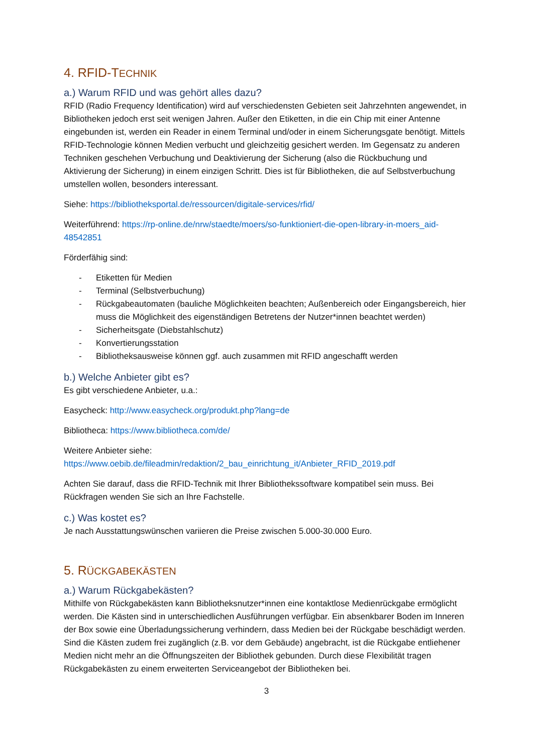4. RFID-TECHNIK
a.) Warum RFID und was gehört alles dazu?
RFID (Radio Frequency Identification) wird auf verschiedensten Gebieten seit Jahrzehnten angewendet, in Bibliotheken jedoch erst seit wenigen Jahren. Außer den Etiketten, in die ein Chip mit einer Antenne eingebunden ist, werden ein Reader in einem Terminal und/oder in einem Sicherungsgate benötigt. Mittels RFID-Technologie können Medien verbucht und gleichzeitig gesichert werden. Im Gegensatz zu anderen Techniken geschehen Verbuchung und Deaktivierung der Sicherung (also die Rückbuchung und Aktivierung der Sicherung) in einem einzigen Schritt. Dies ist für Bibliotheken, die auf Selbstverbuchung umstellen wollen, besonders interessant.
Siehe: https://bibliotheksportal.de/ressourcen/digitale-services/rfid/
Weiterführend: https://rp-online.de/nrw/staedte/moers/so-funktioniert-die-open-library-in-moers_aid-48542851
Förderfähig sind:
- Etiketten für Medien
- Terminal (Selbstverbuchung)
- Rückgabeautomaten (bauliche Möglichkeiten beachten; Außenbereich oder Eingangsbereich, hier muss die Möglichkeit des eigenständigen Betretens der Nutzer*innen beachtet werden)
- Sicherheitsgate (Diebstahlschutz)
- Konvertierungsstation
- Bibliotheksausweise können ggf. auch zusammen mit RFID angeschafft werden
b.) Welche Anbieter gibt es?
Es gibt verschiedene Anbieter, u.a.:
Easycheck: http://www.easycheck.org/produkt.php?lang=de
Bibliotheca: https://www.bibliotheca.com/de/
Weitere Anbieter siehe:
https://www.oebib.de/fileadmin/redaktion/2_bau_einrichtung_it/Anbieter_RFID_2019.pdf
Achten Sie darauf, dass die RFID-Technik mit Ihrer Bibliothekssoftware kompatibel sein muss. Bei Rückfragen wenden Sie sich an Ihre Fachstelle.
c.) Was kostet es?
Je nach Ausstattungswünschen variieren die Preise zwischen 5.000-30.000 Euro.
5. RÜCKGABEKÄSTEN
a.) Warum Rückgabekästen?
Mithilfe von Rückgabekästen kann Bibliotheksnutzer*innen eine kontaktlose Medienrückgabe ermöglicht werden. Die Kästen sind in unterschiedlichen Ausführungen verfügbar. Ein absenkbarer Boden im Inneren der Box sowie eine Überladungssicherung verhindern, dass Medien bei der Rückgabe beschädigt werden. Sind die Kästen zudem frei zugänglich (z.B. vor dem Gebäude) angebracht, ist die Rückgabe entliehener Medien nicht mehr an die Öffnungszeiten der Bibliothek gebunden. Durch diese Flexibilität tragen Rückgabekästen zu einem erweiterten Serviceangebot der Bibliotheken bei.
3